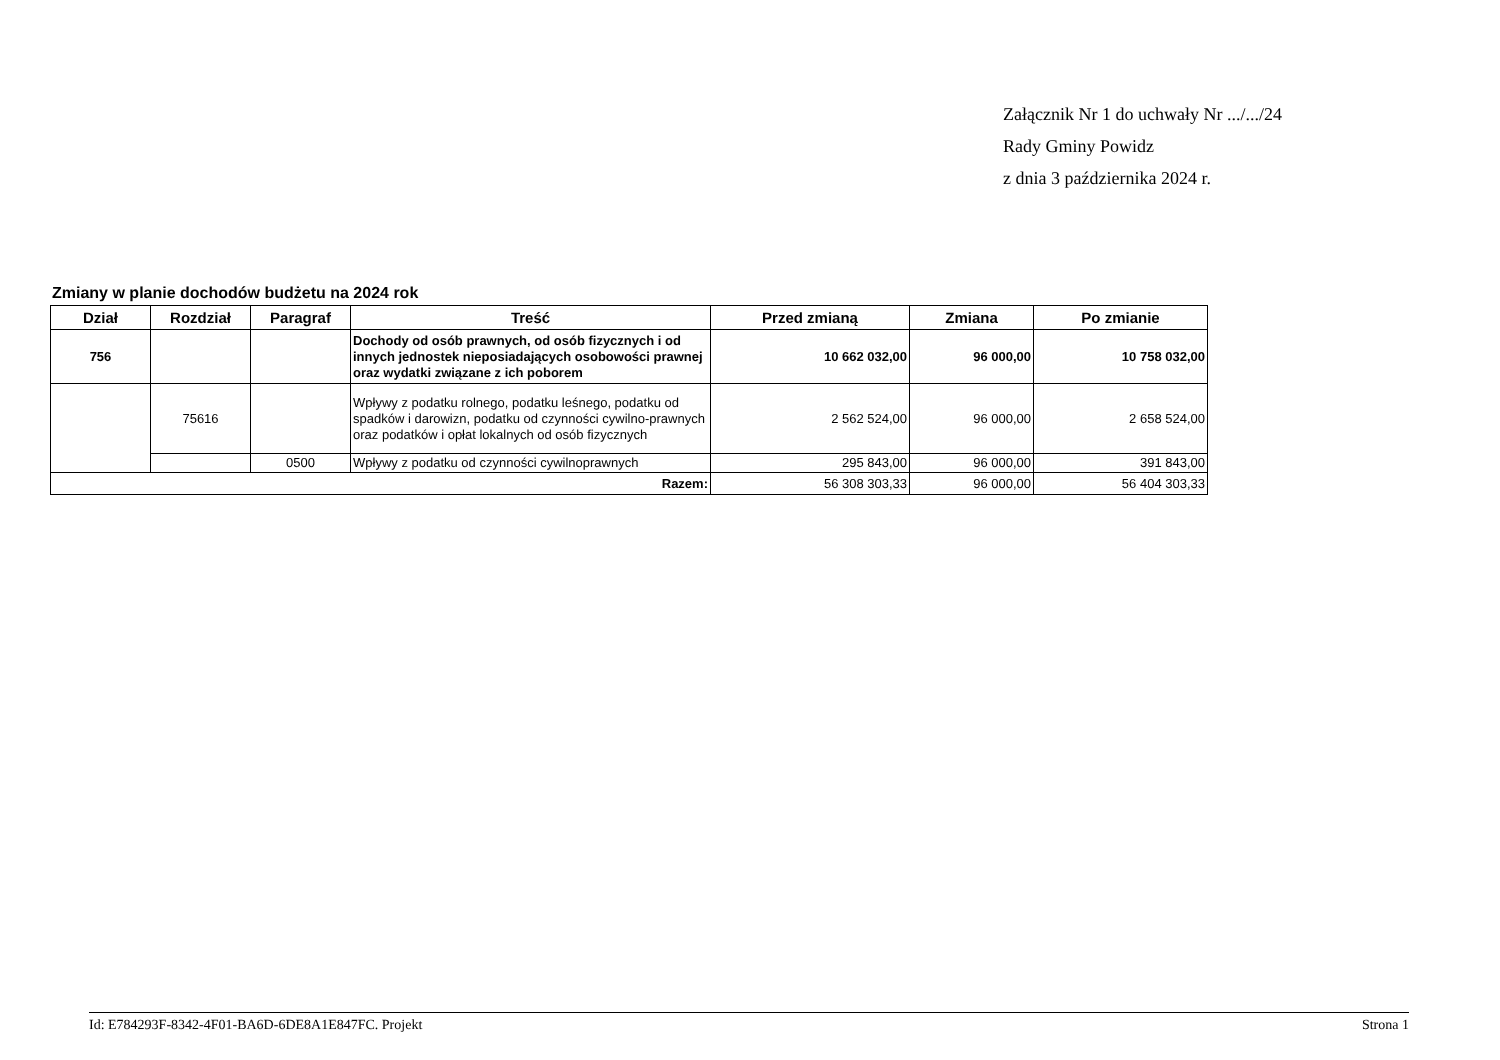Załącznik Nr 1 do uchwały Nr .../.../24
Rady Gminy Powidz
z dnia 3 października 2024 r.
Zmiany w planie dochodów budżetu na 2024 rok
| Dział | Rozdział | Paragraf | Treść | Przed zmianą | Zmiana | Po zmianie |
| --- | --- | --- | --- | --- | --- | --- |
| 756 | | | Dochody od osób prawnych, od osób fizycznych i od innych jednostek nieposiadających osobowości prawnej oraz wydatki związane z ich poborem | 10 662 032,00 | 96 000,00 | 10 758 032,00 |
| | 75616 | | Wpływy z podatku rolnego, podatku leśnego, podatku od spadków i darowizn, podatku od czynności cywilno-prawnych oraz podatków i opłat lokalnych od osób fizycznych | 2 562 524,00 | 96 000,00 | 2 658 524,00 |
| | | 0500 | Wpływy z podatku od czynności cywilnoprawnych | 295 843,00 | 96 000,00 | 391 843,00 |
| Razem: | | | | 56 308 303,33 | 96 000,00 | 56 404 303,33 |
Id: E784293F-8342-4F01-BA6D-6DE8A1E847FC. Projekt Strona 1